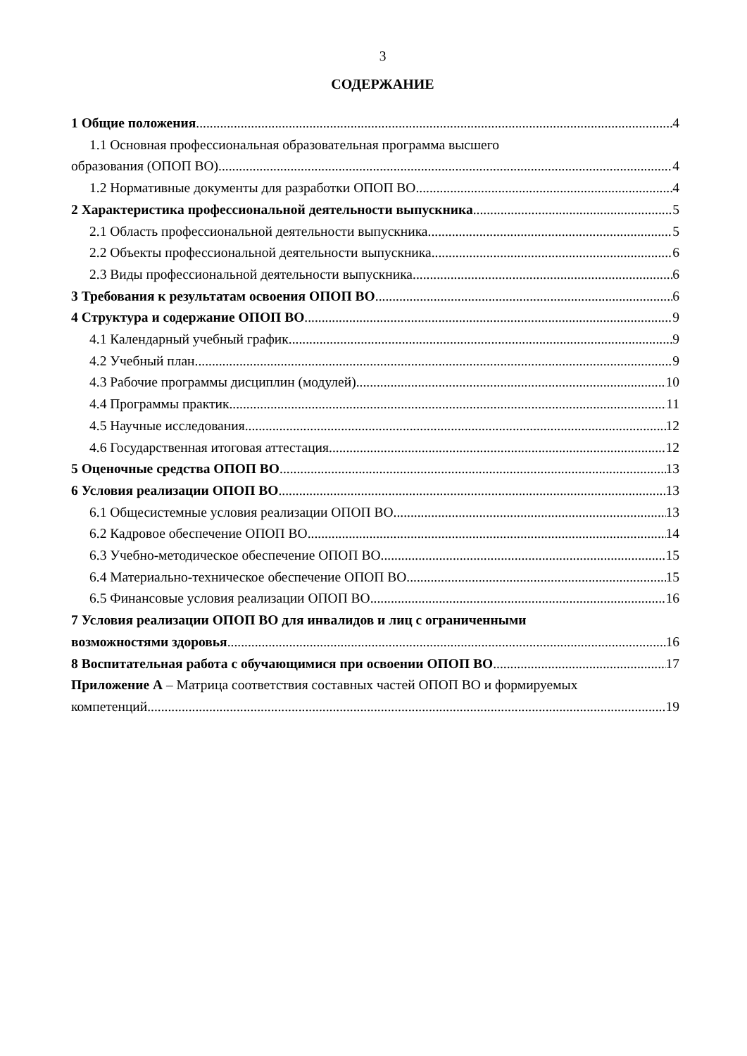3
СОДЕРЖАНИЕ
1 Общие положения 4
1.1 Основная профессиональная образовательная программа высшего
образования (ОПОП ВО) 4
1.2 Нормативные документы для разработки ОПОП ВО 4
2 Характеристика профессиональной деятельности выпускника 5
2.1 Область профессиональной деятельности выпускника 5
2.2 Объекты профессиональной деятельности выпускника 6
2.3 Виды профессиональной деятельности выпускника 6
3 Требования к результатам освоения ОПОП ВО 6
4 Структура и содержание ОПОП ВО 9
4.1 Календарный учебный график 9
4.2 Учебный план 9
4.3 Рабочие программы дисциплин (модулей) 10
4.4 Программы практик 11
4.5 Научные исследования 12
4.6 Государственная итоговая аттестация 12
5 Оценочные средства ОПОП ВО 13
6 Условия реализации ОПОП ВО 13
6.1 Общесистемные условия реализации ОПОП ВО 13
6.2 Кадровое обеспечение ОПОП ВО 14
6.3 Учебно-методическое обеспечение ОПОП ВО 15
6.4 Материально-техническое обеспечение ОПОП ВО 15
6.5 Финансовые условия реализации ОПОП ВО 16
7 Условия реализации ОПОП ВО для инвалидов и лиц с ограниченными
возможностями здоровья 16
8 Воспитательная работа с обучающимися при освоении ОПОП ВО 17
Приложение А – Матрица соответствия составных частей ОПОП ВО и формируемых
компетенций 19